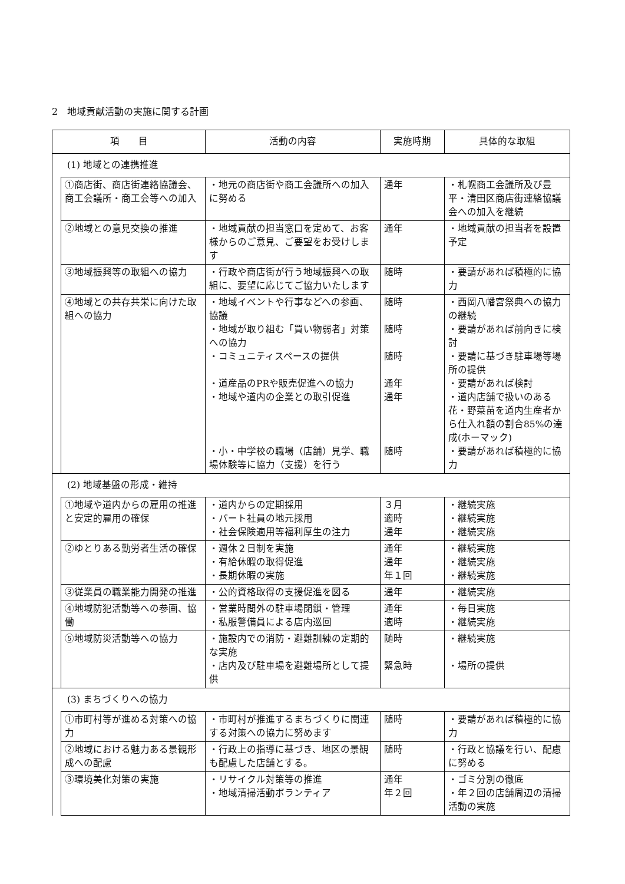2　地域貢献活動の実施に関する計画
| 項 目 | | 活動の内容 | 実施時期 | 具体的な取組 |
| --- | --- | --- | --- | --- |
| (1) 地域との連携推進 | | | | |
| | ①商店街、商店街連絡協議会、商工会議所・商工会等への加入 | ・地元の商店街や商工会議所への加入に努める | 通年 | ・札幌商工会議所及び豊平・清田区商店街連絡協議会への加入を継続 |
| | ②地域との意見交換の推進 | ・地域貢献の担当窓口を定めて、お客様からのご意見、ご要望をお受けします | 通年 | ・地域貢献の担当者を設置予定 |
| | ③地域振興等の取組への協力 | ・行政や商店街が行う地域振興への取組に、要望に応じてご協力いたします | 随時 | ・要請があれば積極的に協力 |
| | ④地域との共存共栄に向けた取組への協力 | ・地域イベントや行事などへの参画、協議 ・地域が取り組む「買い物弱者」対策への協力 ・コミュニティスペースの提供 ・道産品のPRや販売促進への協力 ・地域や道内の企業との取引促進 ・小・中学校の職場（店舗）見学、職場体験等に協力（支援）を行う | 随時 随時 随時 通年 通年 随時 | ・西岡八幡宮祭典への協力の継続 ・要請があれば前向きに検討 ・要請に基づき駐車場等場所の提供 ・要請があれば検討 ・道内店舗で扱いのある花・野菜苗を道内生産者から仕入れ額の割合85%の達成(ホーマック) ・要請があれば積極的に協力 |
| (2) 地域基盤の形成・維持 | | | | |
| | ①地域や道内からの雇用の推進と安定的雇用の確保 | ・道内からの定期採用 ・パート社員の地元採用 ・社会保険適用等福利厚生の注力 | ３月 適時 通年 | ・継続実施 ・継続実施 ・継続実施 |
| | ②ゆとりある勤労者生活の確保 | ・週休２日制を実施 ・有給休暇の取得促進 ・長期休暇の実施 | 通年 通年 年１回 | ・継続実施 ・継続実施 ・継続実施 |
| | ③従業員の職業能力開発の推進 | ・公的資格取得の支援促進を図る | 通年 | ・継続実施 |
| | ④地域防犯活動等への参画、協働 | ・営業時間外の駐車場閉鎖・管理 ・私服警備員による店内巡回 | 通年 適時 | ・毎日実施 ・継続実施 |
| | ⑤地域防災活動等への協力 | ・施設内での消防・避難訓練の定期的な実施 ・店内及び駐車場を避難場所として提供 | 随時 緊急時 | ・継続実施 ・場所の提供 |
| (3) まちづくりへの協力 | | | | |
| | ①市町村等が進める対策への協力 | ・市町村が推進するまちづくりに関連する対策への協力に努めます | 随時 | ・要請があれば積極的に協力 |
| | ②地域における魅力ある景観形成への配慮 | ・行政上の指導に基づき、地区の景観も配慮した店舗とする。 | 随時 | ・行政と協議を行い、配慮に努める |
| | ③環境美化対策の実施 | ・リサイクル対策等の推進 ・地域清掃活動ボランティア | 通年 年２回 | ・ゴミ分別の徹底 ・年２回の店舗周辺の清掃活動の実施 |